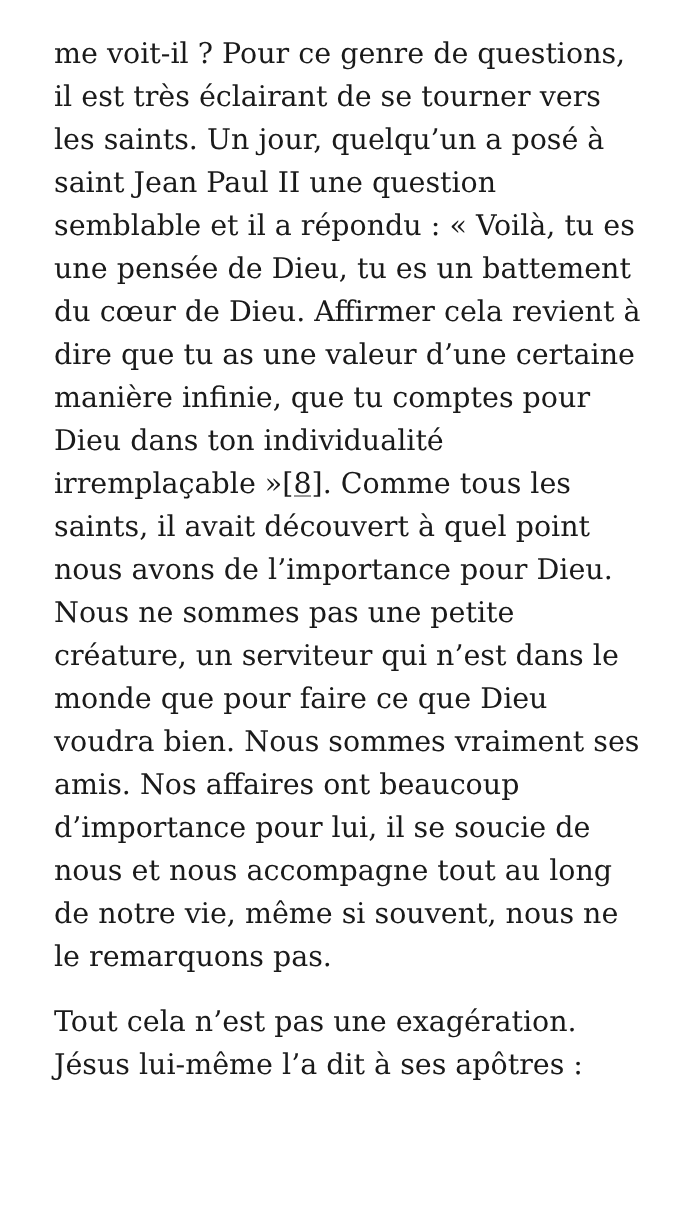me voit-il ? Pour ce genre de questions, il est très éclairant de se tourner vers les saints. Un jour, quelqu’un a posé à saint Jean Paul II une question semblable et il a répondu : « Voilà, tu es une pensée de Dieu, tu es un battement du cœur de Dieu. Affirmer cela revient à dire que tu as une valeur d’une certaine manière infinie, que tu comptes pour Dieu dans ton individualité irremplaçable »[8]. Comme tous les saints, il avait découvert à quel point nous avons de l’importance pour Dieu. Nous ne sommes pas une petite créature, un serviteur qui n’est dans le monde que pour faire ce que Dieu voudra bien. Nous sommes vraiment ses amis. Nos affaires ont beaucoup d’importance pour lui, il se soucie de nous et nous accompagne tout au long de notre vie, même si souvent, nous ne le remarquons pas.
Tout cela n’est pas une exagération. Jésus lui-même l’a dit à ses apôtres :